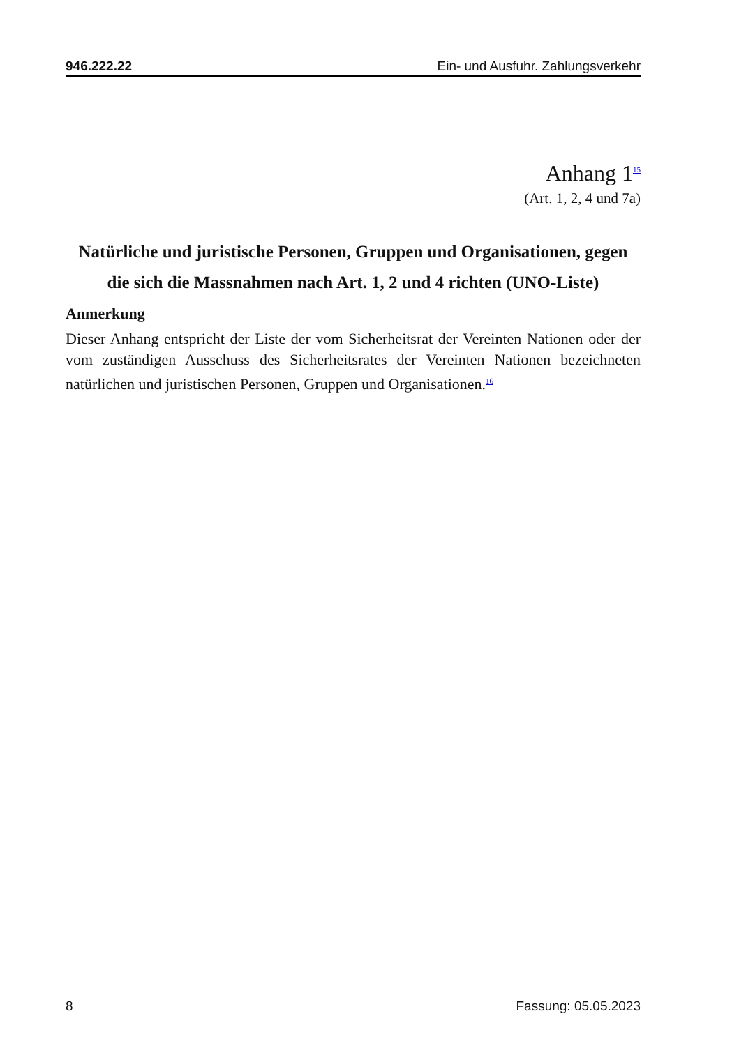946.222.22 Ein- und Ausfuhr. Zahlungsverkehr
Anhang 1<sup>15</sup>
(Art. 1, 2, 4 und 7a)
Natürliche und juristische Personen, Gruppen und Organisationen, gegen die sich die Massnahmen nach Art. 1, 2 und 4 richten (UNO-Liste)
Anmerkung
Dieser Anhang entspricht der Liste der vom Sicherheitsrat der Vereinten Nationen oder der vom zuständigen Ausschuss des Sicherheitsrates der Vereinten Nationen bezeichneten natürlichen und juristischen Personen, Gruppen und Organisationen.<sup>16</sup>
8 Fassung: 05.05.2023